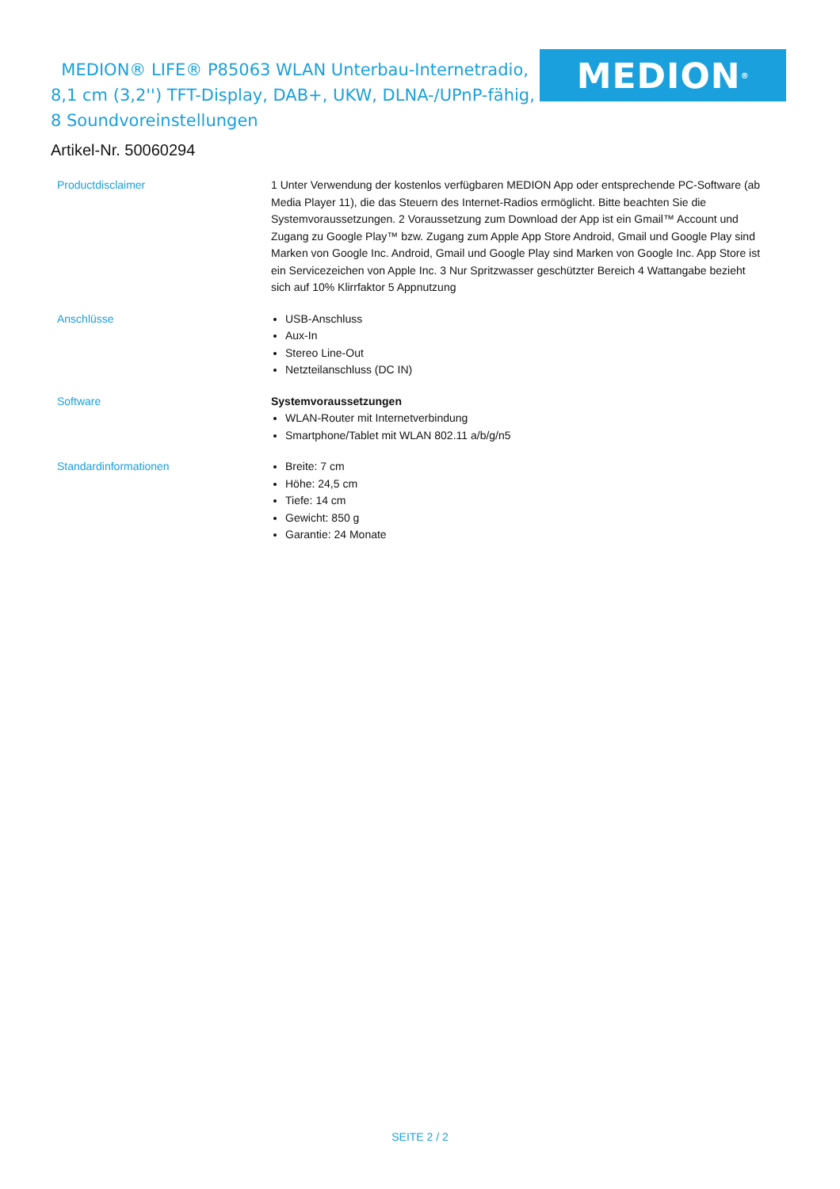MEDION® LIFE® P85063 WLAN Unterbau-Internetradio, 8,1 cm (3,2'') TFT-Display, DAB+, UKW, DLNA-/UPnP-fähig, 8 Soundvoreinstellungen
MEDION<sup>®</sup>
Artikel-Nr. 50060294
| Productdisclaimer | 1 Unter Verwendung der kostenlos verfügbaren MEDION App oder entsprechende PC-Software (ab Media Player 11), die das Steuern des Internet-Radios ermöglicht. Bitte beachten Sie die Systemvoraussetzungen. 2 Voraussetzung zum Download der App ist ein Gmail™ Account und Zugang zu Google Play™ bzw. Zugang zum Apple App Store Android, Gmail und Google Play sind Marken von Google Inc. Android, Gmail und Google Play sind Marken von Google Inc. App Store ist ein Servicezeichen von Apple Inc. 3 Nur Spritzwasser geschützter Bereich 4 Wattangabe bezieht sich auf 10% Klirrfaktor 5 Appnutzung |
| Anschlüsse | USB-Anschluss Aux-In Stereo Line-Out Netzteilanschluss (DC IN) |
| Software | Systemvoraussetzungen WLAN-Router mit Internetverbindung Smartphone/Tablet mit WLAN 802.11 a/b/g/n5 |
| Standardinformationen | Breite: 7 cm Höhe: 24,5 cm Tiefe: 14 cm Gewicht: 850 g Garantie: 24 Monate |
SEITE 2 / 2